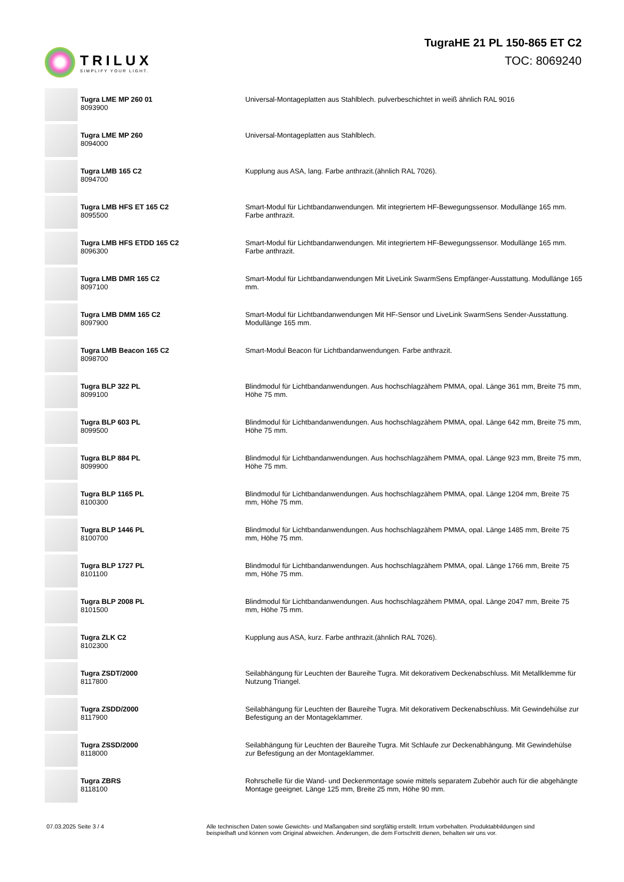TRILUX
SIMPLIFY YOUR LIGHT.
TugraHE 21 PL 150-865 ET C2
TOC: 8069240
| | Tugra LME MP 260 01 8093900 | Universal-Montageplatten aus Stahlblech. pulverbeschichtet in weiß ähnlich RAL 9016 |
| | Tugra LME MP 260 8094000 | Universal-Montageplatten aus Stahlblech. |
| | Tugra LMB 165 C2 8094700 | Kupplung aus ASA, lang. Farbe anthrazit.(ähnlich RAL 7026). |
| | Tugra LMB HFS ET 165 C2 8095500 | Smart-Modul für Lichtbandanwendungen. Mit integriertem HF-Bewegungssensor. Modullänge 165 mm. Farbe anthrazit. |
| | Tugra LMB HFS ETDD 165 C2 8096300 | Smart-Modul für Lichtbandanwendungen. Mit integriertem HF-Bewegungssensor. Modullänge 165 mm. Farbe anthrazit. |
| | Tugra LMB DMR 165 C2 8097100 | Smart-Modul für Lichtbandanwendungen Mit LiveLink SwarmSens Empfänger-Ausstattung. Modullänge 165 mm. |
| | Tugra LMB DMM 165 C2 8097900 | Smart-Modul für Lichtbandanwendungen Mit HF-Sensor und LiveLink SwarmSens Sender-Ausstattung. Modullänge 165 mm. |
| | Tugra LMB Beacon 165 C2 8098700 | Smart-Modul Beacon für Lichtbandanwendungen. Farbe anthrazit. |
| | Tugra BLP 322 PL 8099100 | Blindmodul für Lichtbandanwendungen. Aus hochschlagzähem PMMA, opal. Länge 361 mm, Breite 75 mm, Höhe 75 mm. |
| | Tugra BLP 603 PL 8099500 | Blindmodul für Lichtbandanwendungen. Aus hochschlagzähem PMMA, opal. Länge 642 mm, Breite 75 mm, Höhe 75 mm. |
| | Tugra BLP 884 PL 8099900 | Blindmodul für Lichtbandanwendungen. Aus hochschlagzähem PMMA, opal. Länge 923 mm, Breite 75 mm, Höhe 75 mm. |
| | Tugra BLP 1165 PL 8100300 | Blindmodul für Lichtbandanwendungen. Aus hochschlagzähem PMMA, opal. Länge 1204 mm, Breite 75 mm, Höhe 75 mm. |
| | Tugra BLP 1446 PL 8100700 | Blindmodul für Lichtbandanwendungen. Aus hochschlagzähem PMMA, opal. Länge 1485 mm, Breite 75 mm, Höhe 75 mm. |
| | Tugra BLP 1727 PL 8101100 | Blindmodul für Lichtbandanwendungen. Aus hochschlagzähem PMMA, opal. Länge 1766 mm, Breite 75 mm, Höhe 75 mm. |
| | Tugra BLP 2008 PL 8101500 | Blindmodul für Lichtbandanwendungen. Aus hochschlagzähem PMMA, opal. Länge 2047 mm, Breite 75 mm, Höhe 75 mm. |
| | Tugra ZLK C2 8102300 | Kupplung aus ASA, kurz. Farbe anthrazit.(ähnlich RAL 7026). |
| | Tugra ZSDT/2000 8117800 | Seilabhängung für Leuchten der Baureihe Tugra. Mit dekorativem Deckenabschluss. Mit Metallklemme für Nutzung Triangel. |
| | Tugra ZSDD/2000 8117900 | Seilabhängung für Leuchten der Baureihe Tugra. Mit dekorativem Deckenabschluss. Mit Gewindehülse zur Befestigung an der Montageklammer. |
| | Tugra ZSSD/2000 8118000 | Seilabhängung für Leuchten der Baureihe Tugra. Mit Schlaufe zur Deckenabhängung. Mit Gewindehülse zur Befestigung an der Montageklammer. |
| | Tugra ZBRS 8118100 | Rohrschelle für die Wand- und Deckenmontage sowie mittels separatem Zubehör auch für die abgehängte Montage geeignet. Länge 125 mm, Breite 25 mm, Höhe 90 mm. |
07.03.2025 Seite 3 / 4 Alle technischen Daten sowie Gewichts- und Maßangaben sind sorgfältig erstellt. Irrtum vorbehalten. Produktabbildungen sind beispielhaft und können vom Original abweichen. Änderungen, die dem Fortschritt dienen, behalten wir uns vor.